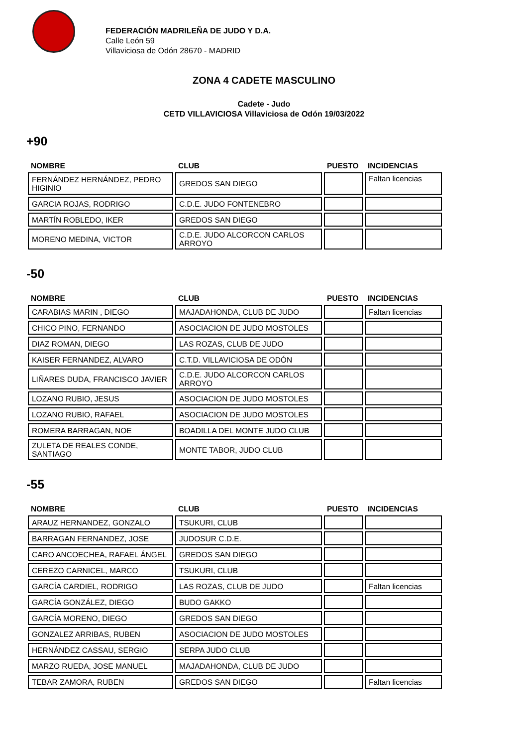FEDERACIÓN MADRILEÑA DE JUDO Y D.A.
Calle León 59
Villaviciosa de Odón 28670 - MADRID
ZONA 4 CADETE MASCULINO
Cadete - Judo
CETD VILLAVICIOSA Villaviciosa de Odón 19/03/2022
+90
| NOMBRE | CLUB | PUESTO | INCIDENCIAS |
| --- | --- | --- | --- |
| FERNÁNDEZ HERNÁNDEZ, PEDRO HIGINIO | GREDOS SAN DIEGO | | Faltan licencias |
| GARCIA ROJAS, RODRIGO | C.D.E. JUDO FONTENEBRO | | |
| MARTÍN ROBLEDO, IKER | GREDOS SAN DIEGO | | |
| MORENO MEDINA, VICTOR | C.D.E. JUDO ALCORCON CARLOS ARROYO | | |
-50
| NOMBRE | CLUB | PUESTO | INCIDENCIAS |
| --- | --- | --- | --- |
| CARABIAS MARIN , DIEGO | MAJADAHONDA, CLUB DE JUDO | | Faltan licencias |
| CHICO PINO, FERNANDO | ASOCIACION DE JUDO MOSTOLES | | |
| DIAZ ROMAN, DIEGO | LAS ROZAS, CLUB DE JUDO | | |
| KAISER FERNANDEZ, ALVARO | C.T.D. VILLAVICIOSA DE ODÓN | | |
| LIÑARES DUDA, FRANCISCO JAVIER | C.D.E. JUDO ALCORCON CARLOS ARROYO | | |
| LOZANO RUBIO, JESUS | ASOCIACION DE JUDO MOSTOLES | | |
| LOZANO RUBIO, RAFAEL | ASOCIACION DE JUDO MOSTOLES | | |
| ROMERA BARRAGAN, NOE | BOADILLA DEL MONTE JUDO CLUB | | |
| ZULETA DE REALES CONDE, SANTIAGO | MONTE TABOR, JUDO CLUB | | |
-55
| NOMBRE | CLUB | PUESTO | INCIDENCIAS |
| --- | --- | --- | --- |
| ARAUZ HERNANDEZ, GONZALO | TSUKURI, CLUB | | |
| BARRAGAN FERNANDEZ, JOSE | JUDOSUR C.D.E. | | |
| CARO ANCOECHEA, RAFAEL ÁNGEL | GREDOS SAN DIEGO | | |
| CEREZO CARNICEL, MARCO | TSUKURI, CLUB | | |
| GARCÍA CARDIEL, RODRIGO | LAS ROZAS, CLUB DE JUDO | | Faltan licencias |
| GARCÍA GONZÁLEZ, DIEGO | BUDO GAKKO | | |
| GARCÍA MORENO, DIEGO | GREDOS SAN DIEGO | | |
| GONZALEZ ARRIBAS, RUBEN | ASOCIACION DE JUDO MOSTOLES | | |
| HERNÁNDEZ CASSAU, SERGIO | SERPA JUDO CLUB | | |
| MARZO RUEDA, JOSE MANUEL | MAJADAHONDA, CLUB DE JUDO | | |
| TEBAR ZAMORA, RUBEN | GREDOS SAN DIEGO | | Faltan licencias |